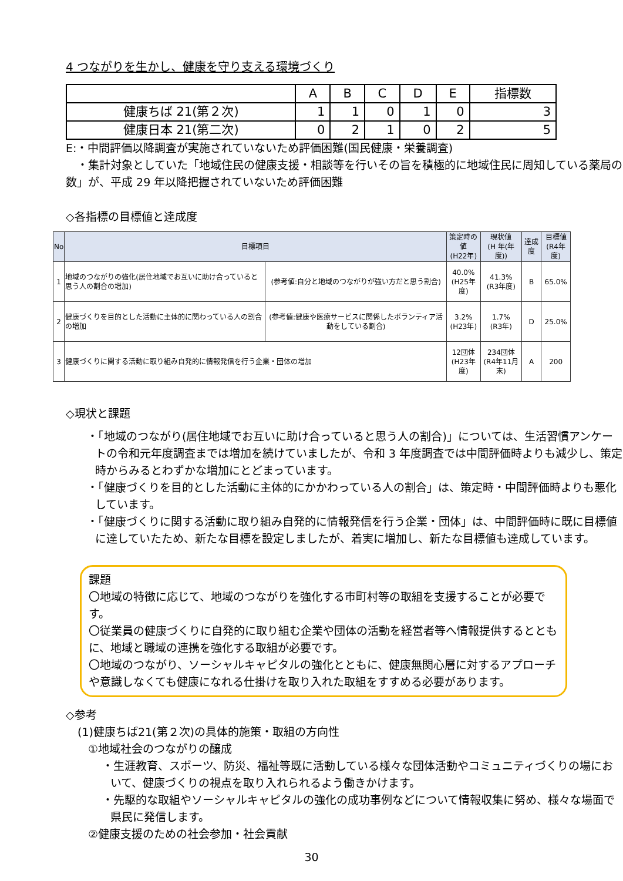4 つながりを生かし、健康を守り支える環境づくり
| | A | B | C | D | E | 指標数 |
| --- | --- | --- | --- | --- | --- | --- |
| 健康ちば 21(第２次) | 1 | 1 | 0 | 1 | 0 | 3 |
| 健康日本 21(第二次) | 0 | 2 | 1 | 0 | 2 | 5 |
E:・中間評価以降調査が実施されていないため評価困難(国民健康・栄養調査)
　・集計対象としていた「地域住民の健康支援・相談等を行いその旨を積極的に地域住民に周知している薬局の数」が、平成 29 年以降把握されていないため評価困難
◇各指標の目標値と達成度
| No | 目標項目 | | 策定時の値 (H22年) | 現状値 (H 年(年度)) | 達成度 | 目標値 (R4年度) |
| --- | --- | --- | --- | --- | --- | --- |
| 1 | 地域のつながりの強化(居住地域でお互いに助け合っていると思う人の割合の増加) | (参考値:自分と地域のつながりが強い方だと思う割合) | 40.0% (H25年度) | 41.3% (R3年度) | B | 65.0% |
| 2 | 健康づくりを目的とした活動に主体的に関わっている人の割合の増加 | (参考値:健康や医療サービスに関係したボランティア活動をしている割合) | 3.2% (H23年) | 1.7% (R3年) | D | 25.0% |
| 3 | 健康づくりに関する活動に取り組み自発的に情報発信を行う企業・団体の増加 | | 12団体 (H23年度) | 234団体 (R4年11月末) | A | 200 |
◇現状と課題
・「地域のつながり(居住地域でお互いに助け合っていると思う人の割合)」については、生活習慣アンケートの令和元年度調査までは増加を続けていましたが、令和 3 年度調査では中間評価時よりも減少し、策定時からみるとわずかな増加にとどまっています。
・「健康づくりを目的とした活動に主体的にかかわっている人の割合」は、策定時・中間評価時よりも悪化しています。
・「健康づくりに関する活動に取り組み自発的に情報発信を行う企業・団体」は、中間評価時に既に目標値に達していたため、新たな目標を設定しましたが、着実に増加し、新たな目標値も達成しています。
課題
〇地域の特徴に応じて、地域のつながりを強化する市町村等の取組を支援することが必要です。
〇従業員の健康づくりに自発的に取り組む企業や団体の活動を経営者等へ情報提供するとともに、地域と職域の連携を強化する取組が必要です。
〇地域のつながり、ソーシャルキャピタルの強化とともに、健康無関心層に対するアプローチや意識しなくても健康になれる仕掛けを取り入れた取組をすすめる必要があります。
◇参考
(1)健康ちば21(第２次)の具体的施策・取組の方向性
①地域社会のつながりの醸成
・生涯教育、スポーツ、防災、福祉等既に活動している様々な団体活動やコミュニティづくりの場において、健康づくりの視点を取り入れられるよう働きかけます。
・先駆的な取組やソーシャルキャピタルの強化の成功事例などについて情報収集に努め、様々な場面で県民に発信します。
②健康支援のための社会参加・社会貢献
30